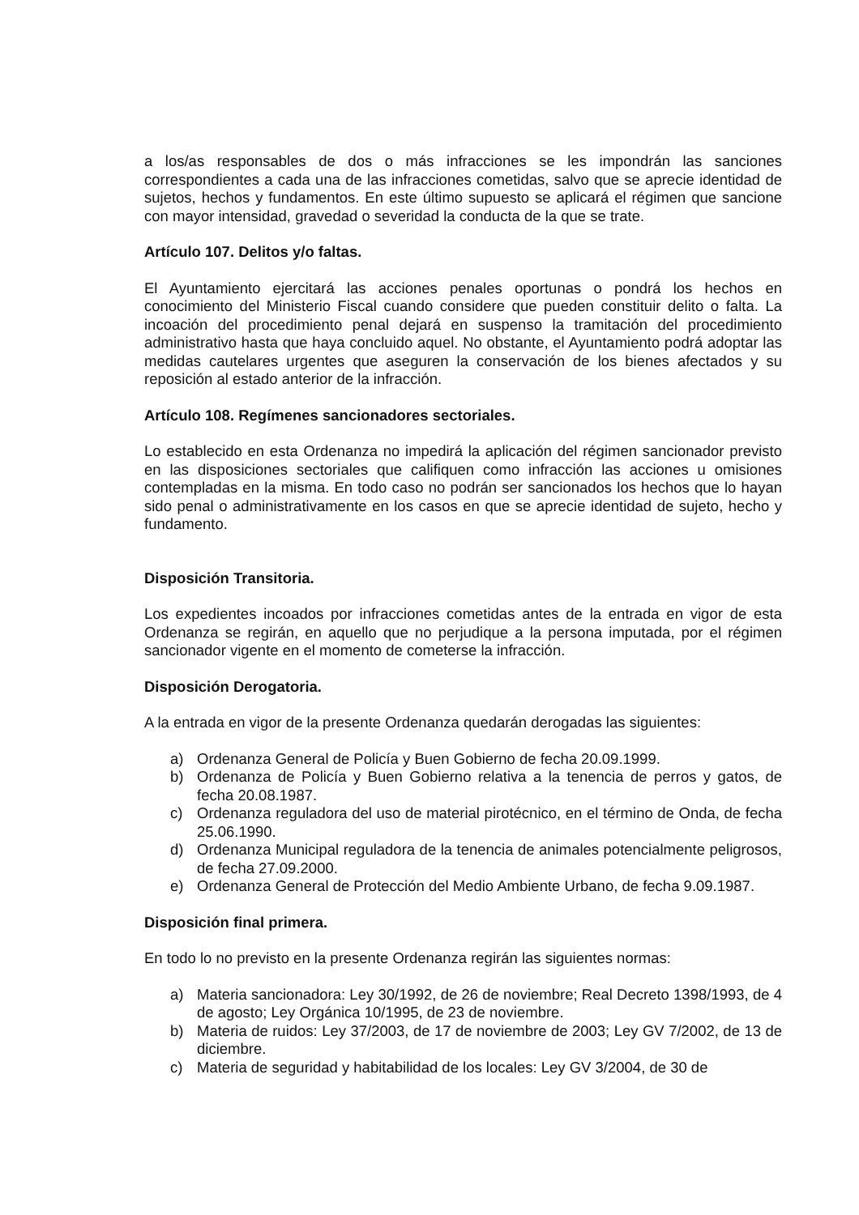a los/as responsables de dos o más infracciones se les impondrán las sanciones correspondientes a cada una de las infracciones cometidas, salvo que se aprecie identidad de sujetos, hechos y fundamentos. En este último supuesto se aplicará el régimen que sancione con mayor intensidad, gravedad o severidad la conducta de la que se trate.
Artículo 107. Delitos y/o faltas.
El Ayuntamiento ejercitará las acciones penales oportunas o pondrá los hechos en conocimiento del Ministerio Fiscal cuando considere que pueden constituir delito o falta. La incoación del procedimiento penal dejará en suspenso la tramitación del procedimiento administrativo hasta que haya concluido aquel. No obstante, el Ayuntamiento podrá adoptar las medidas cautelares urgentes que aseguren la conservación de los bienes afectados y su reposición al estado anterior de la infracción.
Artículo 108. Regímenes sancionadores sectoriales.
Lo establecido en esta Ordenanza no impedirá la aplicación del régimen sancionador previsto en las disposiciones sectoriales que califiquen como infracción las acciones u omisiones contempladas en la misma. En todo caso no podrán ser sancionados los hechos que lo hayan sido penal o administrativamente en los casos en que se aprecie identidad de sujeto, hecho y fundamento.
Disposición Transitoria.
Los expedientes incoados por infracciones cometidas antes de la entrada en vigor de esta Ordenanza se regirán, en aquello que no perjudique a la persona imputada, por el régimen sancionador vigente en el momento de cometerse la infracción.
Disposición Derogatoria.
A la entrada en vigor de la presente Ordenanza quedarán derogadas las siguientes:
a) Ordenanza General de Policía y Buen Gobierno de fecha 20.09.1999.
b) Ordenanza de Policía y Buen Gobierno relativa a la tenencia de perros y gatos, de fecha 20.08.1987.
c) Ordenanza reguladora del uso de material pirotécnico, en el término de Onda, de fecha 25.06.1990.
d) Ordenanza Municipal reguladora de la tenencia de animales potencialmente peligrosos, de fecha 27.09.2000.
e) Ordenanza General de Protección del Medio Ambiente Urbano, de fecha 9.09.1987.
Disposición final primera.
En todo lo no previsto en la presente Ordenanza regirán las siguientes normas:
a) Materia sancionadora: Ley 30/1992, de 26 de noviembre; Real Decreto 1398/1993, de 4 de agosto; Ley Orgánica 10/1995, de 23 de noviembre.
b) Materia de ruidos: Ley 37/2003, de 17 de noviembre de 2003; Ley GV 7/2002, de 13 de diciembre.
c) Materia de seguridad y habitabilidad de los locales: Ley GV 3/2004, de 30 de